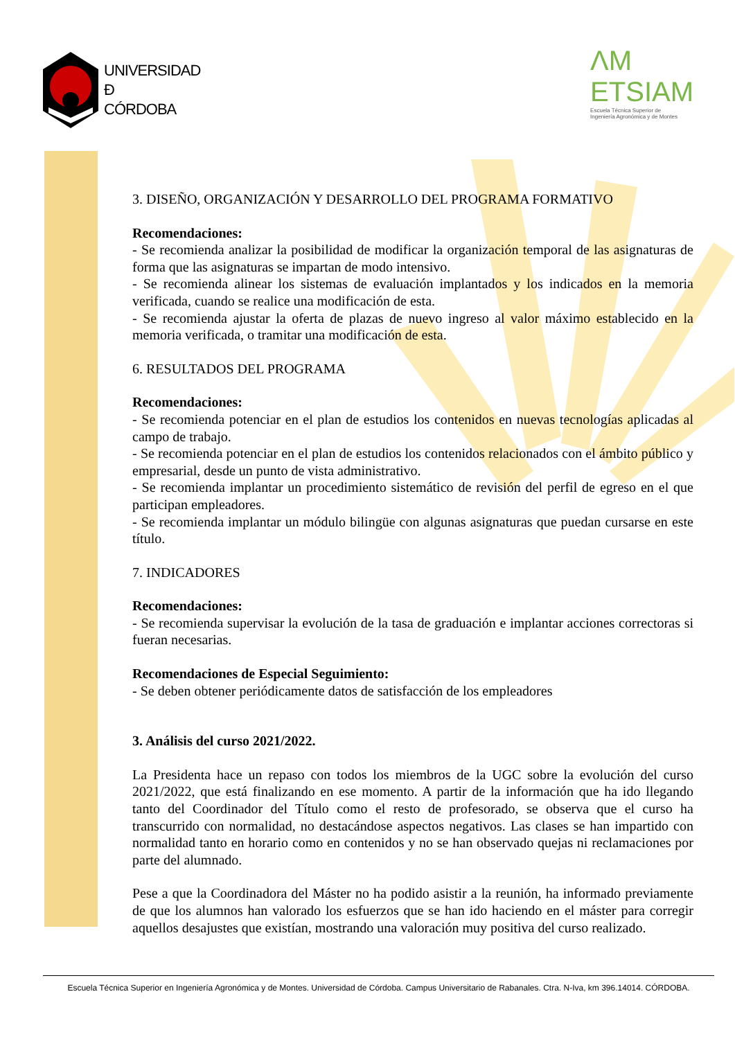UNIVERSIDAD
Đ
CÓRDOBA
ΛM
ETSIAM
Escuela Técnica Superior de
Ingeniería Agronómica y de Montes
3. DISEÑO, ORGANIZACIÓN Y DESARROLLO DEL PROGRAMA FORMATIVO
Recomendaciones:
- Se recomienda analizar la posibilidad de modificar la organización temporal de las asignaturas de forma que las asignaturas se impartan de modo intensivo.
- Se recomienda alinear los sistemas de evaluación implantados y los indicados en la memoria verificada, cuando se realice una modificación de esta.
- Se recomienda ajustar la oferta de plazas de nuevo ingreso al valor máximo establecido en la memoria verificada, o tramitar una modificación de esta.
6. RESULTADOS DEL PROGRAMA
Recomendaciones:
- Se recomienda potenciar en el plan de estudios los contenidos en nuevas tecnologías aplicadas al campo de trabajo.
- Se recomienda potenciar en el plan de estudios los contenidos relacionados con el ámbito público y empresarial, desde un punto de vista administrativo.
- Se recomienda implantar un procedimiento sistemático de revisión del perfil de egreso en el que participan empleadores.
- Se recomienda implantar un módulo bilingüe con algunas asignaturas que puedan cursarse en este título.
7. INDICADORES
Recomendaciones:
- Se recomienda supervisar la evolución de la tasa de graduación e implantar acciones correctoras si fueran necesarias.
Recomendaciones de Especial Seguimiento:
- Se deben obtener periódicamente datos de satisfacción de los empleadores
3. Análisis del curso 2021/2022.
La Presidenta hace un repaso con todos los miembros de la UGC sobre la evolución del curso 2021/2022, que está finalizando en ese momento. A partir de la información que ha ido llegando tanto del Coordinador del Título como el resto de profesorado, se observa que el curso ha transcurrido con normalidad, no destacándose aspectos negativos. Las clases se han impartido con normalidad tanto en horario como en contenidos y no se han observado quejas ni reclamaciones por parte del alumnado.
Pese a que la Coordinadora del Máster no ha podido asistir a la reunión, ha informado previamente de que los alumnos han valorado los esfuerzos que se han ido haciendo en el máster para corregir aquellos desajustes que existían, mostrando una valoración muy positiva del curso realizado.
Escuela Técnica Superior en Ingeniería Agronómica y de Montes. Universidad de Córdoba. Campus Universitario de Rabanales. Ctra. N-Iva, km 396.14014. CÓRDOBA.